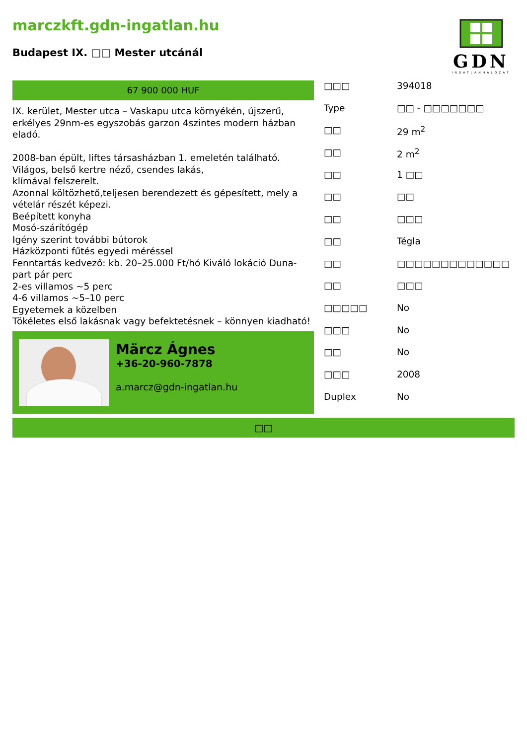marczkft.gdn-ingatlan.hu
Budapest IX. □□ Mester utcánál
GDN
INGATLANHÁLÓZAT
67 900 000 HUF
IX. kerület, Mester utca – Vaskapu utca környékén, újszerű, erkélyes 29nm-es egyszobás garzon 4szintes modern házban eladó.
2008-ban épült, liftes társasházban 1. emeletén található.
Világos, belső kertre néző, csendes lakás,
klímával felszerelt.
Azonnal költözhető,teljesen berendezett és gépesített, mely a vételár részét képezi.
Beépített konyha
Mosó-szárítógép
Igény szerint további bútorok
Házközponti fűtés egyedi méréssel
Fenntartás kedvező: kb. 20–25.000 Ft/hó Kiváló lokáció Duna-part pár perc
2-es villamos ~5 perc
4-6 villamos ~5–10 perc
Egyetemek a közelben
Tökéletes első lakásnak vagy befektetésnek – könnyen kiadható!
Märcz Ágnes
+36-20-960-7878
a.marcz@gdn-ingatlan.hu
| □□□ | 394018 |
| Type | □□ - □□□□□□□ |
| □□ | 29 m<sup>2</sup> |
| □□ | 2 m<sup>2</sup> |
| □□ | 1 □□ |
| □□ | □□ |
| □□ | □□□ |
| □□ | Tégla |
| □□ | □□□□□□□□□□□□□ |
| □□ | □□□ |
| □□□□□ | No |
| □□□ | No |
| □□ | No |
| □□□ | 2008 |
| Duplex | No |
□□